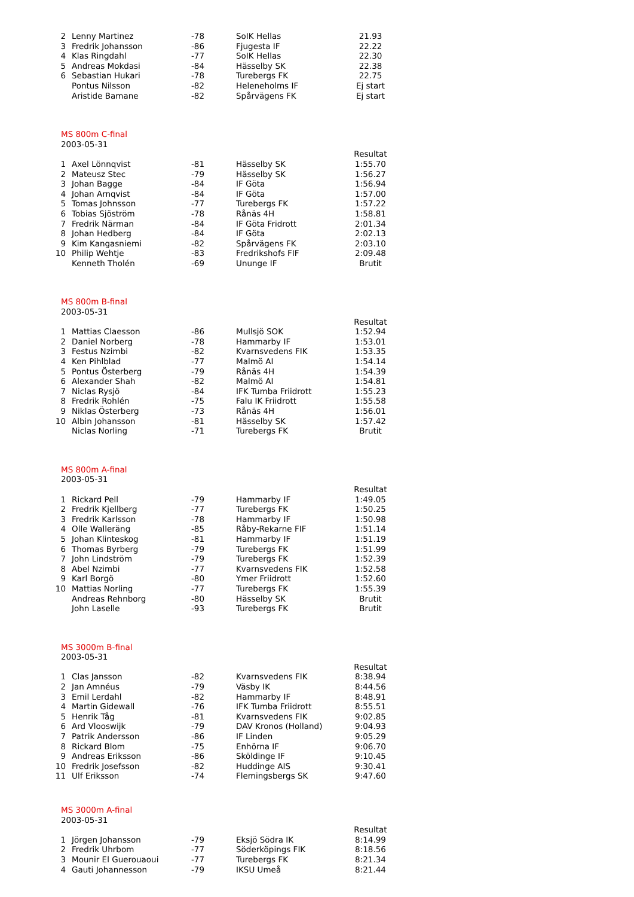| 2 | Lenny Martinez | -78 | SoIK Hellas | 21.93 |
| 3 | Fredrik Johansson | -86 | Fjugesta IF | 22.22 |
| 4 | Klas Ringdahl | -77 | SoIK Hellas | 22.30 |
| 5 | Andreas Mokdasi | -84 | Hässelby SK | 22.38 |
| 6 | Sebastian Hukari | -78 | Turebergs FK | 22.75 |
| | Pontus Nilsson | -82 | Heleneholms IF | Ej start |
| | Aristide Bamane | -82 | Spårvägens FK | Ej start |
MS 800m C-final
2003-05-31
| | | | | Resultat |
| 1 | Axel Lönnqvist | -81 | Hässelby SK | 1:55.70 |
| 2 | Mateusz Stec | -79 | Hässelby SK | 1:56.27 |
| 3 | Johan Bagge | -84 | IF Göta | 1:56.94 |
| 4 | Johan Arnqvist | -84 | IF Göta | 1:57.00 |
| 5 | Tomas Johnsson | -77 | Turebergs FK | 1:57.22 |
| 6 | Tobias Sjöström | -78 | Rånäs 4H | 1:58.81 |
| 7 | Fredrik Närman | -84 | IF Göta Fridrott | 2:01.34 |
| 8 | Johan Hedberg | -84 | IF Göta | 2:02.13 |
| 9 | Kim Kangasniemi | -82 | Spårvägens FK | 2:03.10 |
| 10 | Philip Wehtje | -83 | Fredrikshofs FIF | 2:09.48 |
| | Kenneth Tholén | -69 | Ununge IF | Brutit |
MS 800m B-final
2003-05-31
| | | | | Resultat |
| 1 | Mattias Claesson | -86 | Mullsjö SOK | 1:52.94 |
| 2 | Daniel Norberg | -78 | Hammarby IF | 1:53.01 |
| 3 | Festus Nzimbi | -82 | Kvarnsvedens FIK | 1:53.35 |
| 4 | Ken Pihlblad | -77 | Malmö AI | 1:54.14 |
| 5 | Pontus Österberg | -79 | Rånäs 4H | 1:54.39 |
| 6 | Alexander Shah | -82 | Malmö AI | 1:54.81 |
| 7 | Niclas Rysjö | -84 | IFK Tumba Friidrott | 1:55.23 |
| 8 | Fredrik Rohlén | -75 | Falu IK Friidrott | 1:55.58 |
| 9 | Niklas Österberg | -73 | Rånäs 4H | 1:56.01 |
| 10 | Albin Johansson | -81 | Hässelby SK | 1:57.42 |
| | Niclas Norling | -71 | Turebergs FK | Brutit |
MS 800m A-final
2003-05-31
| | | | | Resultat |
| 1 | Rickard Pell | -79 | Hammarby IF | 1:49.05 |
| 2 | Fredrik Kjellberg | -77 | Turebergs FK | 1:50.25 |
| 3 | Fredrik Karlsson | -78 | Hammarby IF | 1:50.98 |
| 4 | Olle Walleräng | -85 | Råby-Rekarne FIF | 1:51.14 |
| 5 | Johan Klinteskog | -81 | Hammarby IF | 1:51.19 |
| 6 | Thomas Byrberg | -79 | Turebergs FK | 1:51.99 |
| 7 | John Lindström | -79 | Turebergs FK | 1:52.39 |
| 8 | Abel Nzimbi | -77 | Kvarnsvedens FIK | 1:52.58 |
| 9 | Karl Borgö | -80 | Ymer Friidrott | 1:52.60 |
| 10 | Mattias Norling | -77 | Turebergs FK | 1:55.39 |
| | Andreas Rehnborg | -80 | Hässelby SK | Brutit |
| | John Laselle | -93 | Turebergs FK | Brutit |
MS 3000m B-final
2003-05-31
| | | | | Resultat |
| 1 | Clas Jansson | -82 | Kvarnsvedens FIK | 8:38.94 |
| 2 | Jan Amnéus | -79 | Väsby IK | 8:44.56 |
| 3 | Emil Lerdahl | -82 | Hammarby IF | 8:48.91 |
| 4 | Martin Gidewall | -76 | IFK Tumba Friidrott | 8:55.51 |
| 5 | Henrik Tåg | -81 | Kvarnsvedens FIK | 9:02.85 |
| 6 | Ard Vlooswijk | -79 | DAV Kronos (Holland) | 9:04.93 |
| 7 | Patrik Andersson | -86 | IF Linden | 9:05.29 |
| 8 | Rickard Blom | -75 | Enhörna IF | 9:06.70 |
| 9 | Andreas Eriksson | -86 | Sköldinge IF | 9:10.45 |
| 10 | Fredrik Josefsson | -82 | Huddinge AIS | 9:30.41 |
| 11 | Ulf Eriksson | -74 | Flemingsbergs SK | 9:47.60 |
MS 3000m A-final
2003-05-31
| | | | | Resultat |
| 1 | Jörgen Johansson | -79 | Eksjö Södra IK | 8:14.99 |
| 2 | Fredrik Uhrbom | -77 | Söderköpings FIK | 8:18.56 |
| 3 | Mounir El Guerouaoui | -77 | Turebergs FK | 8:21.34 |
| 4 | Gauti Johannesson | -79 | IKSU Umeå | 8:21.44 |